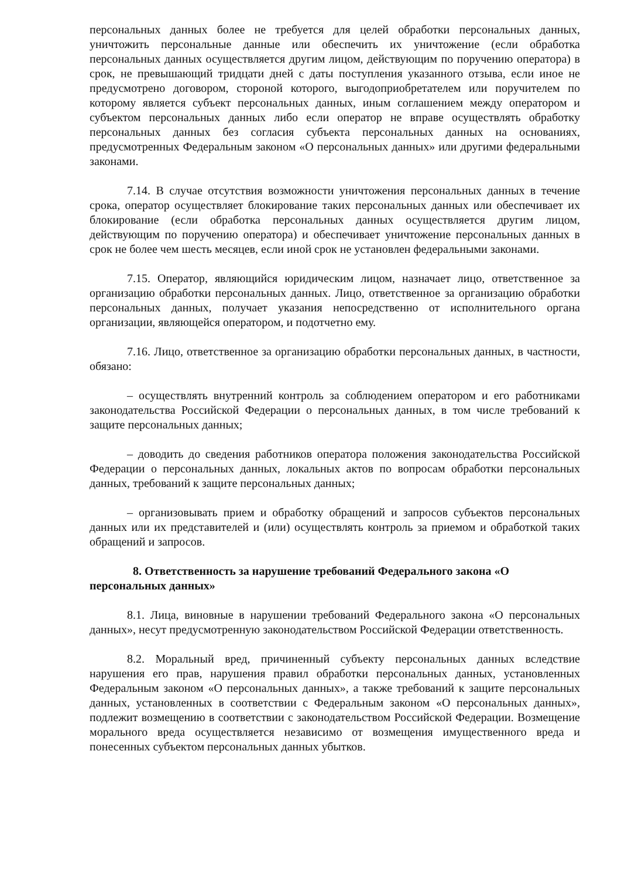персональных данных более не требуется для целей обработки персональных данных, уничтожить персональные данные или обеспечить их уничтожение (если обработка персональных данных осуществляется другим лицом, действующим по поручению оператора) в срок, не превышающий тридцати дней с даты поступления указанного отзыва, если иное не предусмотрено договором, стороной которого, выгодоприобретателем или поручителем по которому является субъект персональных данных, иным соглашением между оператором и субъектом персональных данных либо если оператор не вправе осуществлять обработку персональных данных без согласия субъекта персональных данных на основаниях, предусмотренных Федеральным законом «О персональных данных» или другими федеральными законами.
7.14. В случае отсутствия возможности уничтожения персональных данных в течение срока, оператор осуществляет блокирование таких персональных данных или обеспечивает их блокирование (если обработка персональных данных осуществляется другим лицом, действующим по поручению оператора) и обеспечивает уничтожение персональных данных в срок не более чем шесть месяцев, если иной срок не установлен федеральными законами.
7.15. Оператор, являющийся юридическим лицом, назначает лицо, ответственное за организацию обработки персональных данных. Лицо, ответственное за организацию обработки персональных данных, получает указания непосредственно от исполнительного органа организации, являющейся оператором, и подотчетно ему.
7.16. Лицо, ответственное за организацию обработки персональных данных, в частности, обязано:
– осуществлять внутренний контроль за соблюдением оператором и его работниками законодательства Российской Федерации о персональных данных, в том числе требований к защите персональных данных;
– доводить до сведения работников оператора положения законодательства Российской Федерации о персональных данных, локальных актов по вопросам обработки персональных данных, требований к защите персональных данных;
– организовывать прием и обработку обращений и запросов субъектов персональных данных или их представителей и (или) осуществлять контроль за приемом и обработкой таких обращений и запросов.
8. Ответственность за нарушение требований Федерального закона «О персональных данных»
8.1. Лица, виновные в нарушении требований Федерального закона «О персональных данных», несут предусмотренную законодательством Российской Федерации ответственность.
8.2. Моральный вред, причиненный субъекту персональных данных вследствие нарушения его прав, нарушения правил обработки персональных данных, установленных Федеральным законом «О персональных данных», а также требований к защите персональных данных, установленных в соответствии с Федеральным законом «О персональных данных», подлежит возмещению в соответствии с законодательством Российской Федерации. Возмещение морального вреда осуществляется независимо от возмещения имущественного вреда и понесенных субъектом персональных данных убытков.